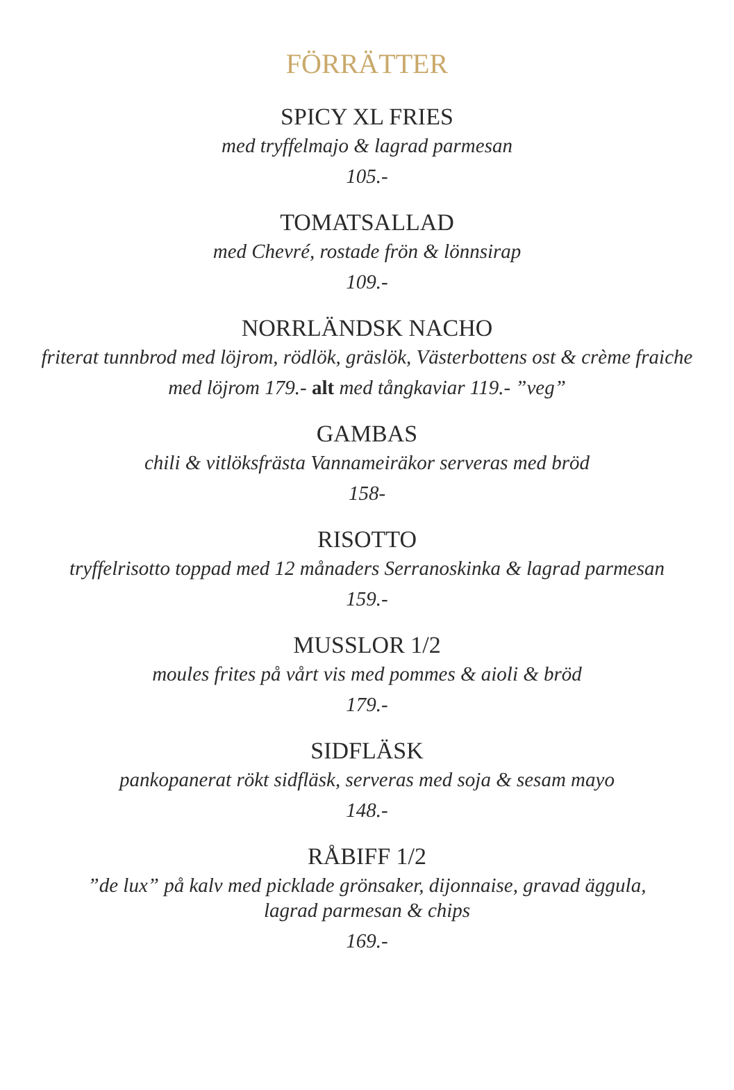FÖRRÄTTER
SPICY XL FRIES
med tryffelmajo & lagrad parmesan
105.-
TOMATSALLAD
med Chevré, rostade frön & lönnsirap
109.-
NORRLÄNDSK NACHO
friterat tunnbrod med löjrom, rödlök, gräslök, Västerbottens ost & crème fraiche
med löjrom 179.- alt med tångkaviar 119.- ”veg”
GAMBAS
chili & vitlöksfrästa Vannameiräkor serveras med bröd
158-
RISOTTO
tryffelrisotto toppad med 12 månaders Serranoskinka & lagrad parmesan
159.-
MUSSLOR 1/2
moules frites på vårt vis med pommes & aioli & bröd
179.-
SIDFLÄSK
pankopanerat rökt sidfläsk, serveras med soja & sesam mayo
148.-
RÅBIFF 1/2
”de lux” på kalv med picklade grönsaker, dijonnaise, gravad äggula,
lagrad parmesan & chips
169.-